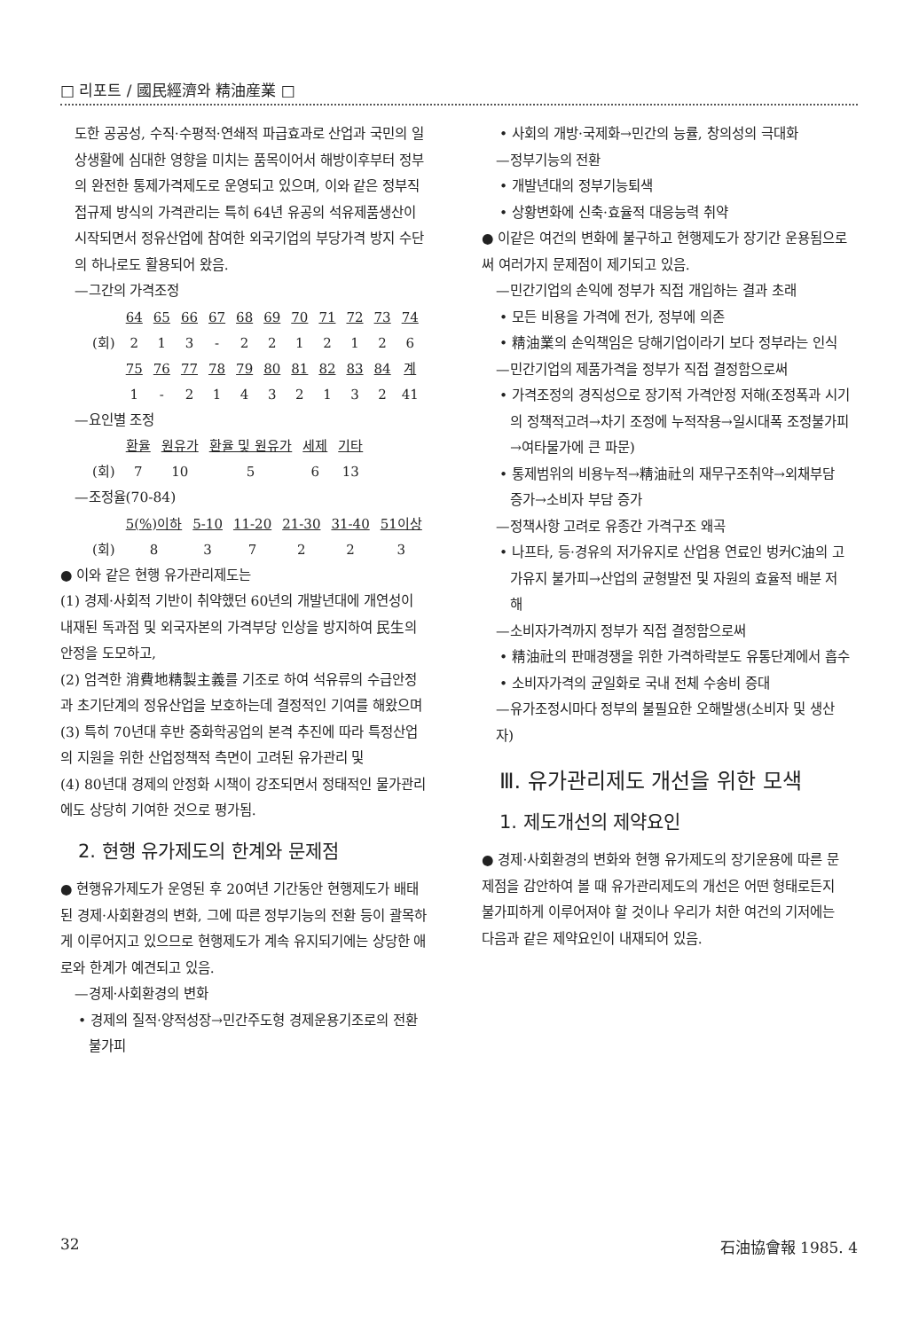□ 리포트 / 國民經濟와 精油産業 □
도한 공공성, 수직·수평적·연쇄적 파급효과로 산업과 국민의 일상생활에 심대한 영향을 미치는 품목이어서 해방이후부터 정부의 완전한 통제가격제도로 운영되고 있으며, 이와 같은 정부직접규제 방식의 가격관리는 특히 64년 유공의 석유제품생산이 시작되면서 정유산업에 참여한 외국기업의 부당가격 방지 수단의 하나로도 활용되어 왔음.
—그간의 가격조정
| | 64 | 65 | 66 | 67 | 68 | 69 | 70 | 71 | 72 | 73 | 74 |
| (회) | 2 | 1 | 3 | - | 2 | 2 | 1 | 2 | 1 | 2 | 6 |
| | 75 | 76 | 77 | 78 | 79 | 80 | 81 | 82 | 83 | 84 | 계 |
| | 1 | - | 2 | 1 | 4 | 3 | 2 | 1 | 3 | 2 | 41 |
—요인별 조정
| | 환율 | 원유가 | 환율 및 원유가 | 세제 | 기타 |
| (회) | 7 | 10 | 5 | 6 | 13 |
—조정율(70-84)
| | 5(%)이하 | 5-10 | 11-20 | 21-30 | 31-40 | 51이상 |
| (회) | 8 | 3 | 7 | 2 | 2 | 3 |
● 이와 같은 현행 유가관리제도는
(1) 경제·사회적 기반이 취약했던 60년의 개발년대에 개연성이 내재된 독과점 및 외국자본의 가격부당 인상을 방지하여 民生의 안정을 도모하고,
(2) 엄격한 消費地精製主義를 기조로 하여 석유류의 수급안정과 초기단계의 정유산업을 보호하는데 결정적인 기여를 해왔으며
(3) 특히 70년대 후반 중화학공업의 본격 추진에 따라 특정산업의 지원을 위한 산업정책적 측면이 고려된 유가관리 및
(4) 80년대 경제의 안정화 시책이 강조되면서 정태적인 물가관리에도 상당히 기여한 것으로 평가됨.
2. 현행 유가제도의 한계와 문제점
● 현행유가제도가 운영된 후 20여년 기간동안 현행제도가 배태된 경제·사회환경의 변화, 그에 따른 정부기능의 전환 등이 괄목하게 이루어지고 있으므로 현행제도가 계속 유지되기에는 상당한 애로와 한계가 예견되고 있음.
—경제·사회환경의 변화
• 경제의 질적·양적성장→민간주도형 경제운용기조로의 전환 불가피
• 사회의 개방·국제화→민간의 능률, 창의성의 극대화
—정부기능의 전환
• 개발년대의 정부기능퇴색
• 상황변화에 신축·효율적 대응능력 취약
● 이같은 여건의 변화에 불구하고 현행제도가 장기간 운용됨으로써 여러가지 문제점이 제기되고 있음.
—민간기업의 손익에 정부가 직접 개입하는 결과 초래
• 모든 비용을 가격에 전가, 정부에 의존
• 精油業의 손익책임은 당해기업이라기 보다 정부라는 인식
—민간기업의 제품가격을 정부가 직접 결정함으로써
• 가격조정의 경직성으로 장기적 가격안정 저해(조정폭과 시기의 정책적고려→차기 조정에 누적작용→일시대폭 조정불가피→여타물가에 큰 파문)
• 통제범위의 비용누적→精油社의 재무구조취약→외채부담 증가→소비자 부담 증가
—정책사항 고려로 유종간 가격구조 왜곡
• 나프타, 등·경유의 저가유지로 산업용 연료인 벙커C油의 고가유지 불가피→산업의 균형발전 및 자원의 효율적 배분 저해
—소비자가격까지 정부가 직접 결정함으로써
• 精油社의 판매경쟁을 위한 가격하락분도 유통단계에서 흡수
• 소비자가격의 균일화로 국내 전체 수송비 증대
—유가조정시마다 정부의 불필요한 오해발생(소비자 및 생산자)
Ⅲ. 유가관리제도 개선을 위한 모색
1. 제도개선의 제약요인
● 경제·사회환경의 변화와 현행 유가제도의 장기운용에 따른 문제점을 감안하여 볼 때 유가관리제도의 개선은 어떤 형태로든지 불가피하게 이루어져야 할 것이나 우리가 처한 여건의 기저에는 다음과 같은 제약요인이 내재되어 있음.
32 石油協會報 1985. 4